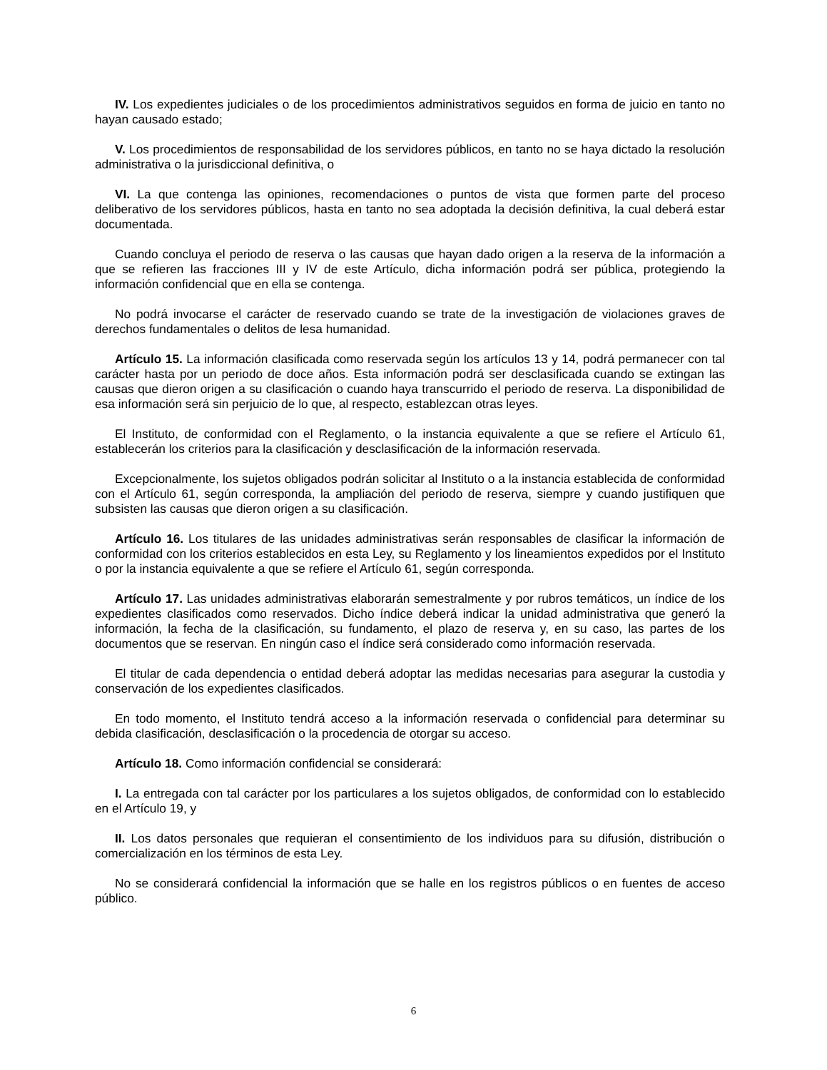IV. Los expedientes judiciales o de los procedimientos administrativos seguidos en forma de juicio en tanto no hayan causado estado;
V. Los procedimientos de responsabilidad de los servidores públicos, en tanto no se haya dictado la resolución administrativa o la jurisdiccional definitiva, o
VI. La que contenga las opiniones, recomendaciones o puntos de vista que formen parte del proceso deliberativo de los servidores públicos, hasta en tanto no sea adoptada la decisión definitiva, la cual deberá estar documentada.
Cuando concluya el periodo de reserva o las causas que hayan dado origen a la reserva de la información a que se refieren las fracciones III y IV de este Artículo, dicha información podrá ser pública, protegiendo la información confidencial que en ella se contenga.
No podrá invocarse el carácter de reservado cuando se trate de la investigación de violaciones graves de derechos fundamentales o delitos de lesa humanidad.
Artículo 15. La información clasificada como reservada según los artículos 13 y 14, podrá permanecer con tal carácter hasta por un periodo de doce años. Esta información podrá ser desclasificada cuando se extingan las causas que dieron origen a su clasificación o cuando haya transcurrido el periodo de reserva. La disponibilidad de esa información será sin perjuicio de lo que, al respecto, establezcan otras leyes.
El Instituto, de conformidad con el Reglamento, o la instancia equivalente a que se refiere el Artículo 61, establecerán los criterios para la clasificación y desclasificación de la información reservada.
Excepcionalmente, los sujetos obligados podrán solicitar al Instituto o a la instancia establecida de conformidad con el Artículo 61, según corresponda, la ampliación del periodo de reserva, siempre y cuando justifiquen que subsisten las causas que dieron origen a su clasificación.
Artículo 16. Los titulares de las unidades administrativas serán responsables de clasificar la información de conformidad con los criterios establecidos en esta Ley, su Reglamento y los lineamientos expedidos por el Instituto o por la instancia equivalente a que se refiere el Artículo 61, según corresponda.
Artículo 17. Las unidades administrativas elaborarán semestralmente y por rubros temáticos, un índice de los expedientes clasificados como reservados. Dicho índice deberá indicar la unidad administrativa que generó la información, la fecha de la clasificación, su fundamento, el plazo de reserva y, en su caso, las partes de los documentos que se reservan. En ningún caso el índice será considerado como información reservada.
El titular de cada dependencia o entidad deberá adoptar las medidas necesarias para asegurar la custodia y conservación de los expedientes clasificados.
En todo momento, el Instituto tendrá acceso a la información reservada o confidencial para determinar su debida clasificación, desclasificación o la procedencia de otorgar su acceso.
Artículo 18. Como información confidencial se considerará:
I. La entregada con tal carácter por los particulares a los sujetos obligados, de conformidad con lo establecido en el Artículo 19, y
II. Los datos personales que requieran el consentimiento de los individuos para su difusión, distribución o comercialización en los términos de esta Ley.
No se considerará confidencial la información que se halle en los registros públicos o en fuentes de acceso público.
6